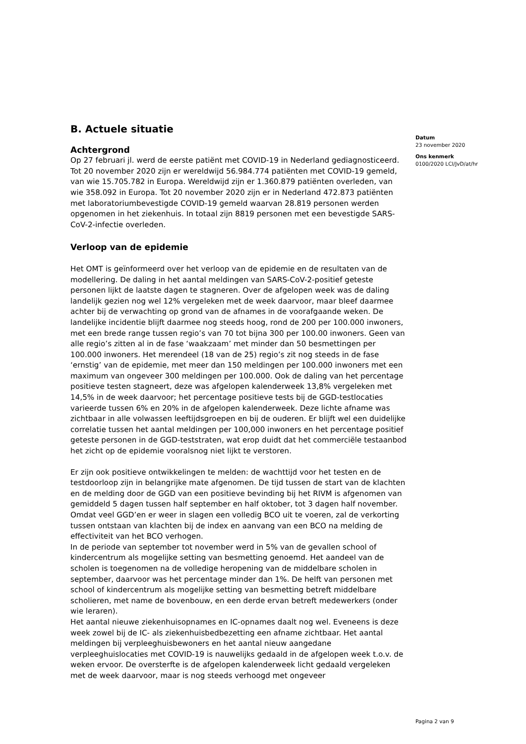B. Actuele situatie
Achtergrond
Op 27 februari jl. werd de eerste patiënt met COVID-19 in Nederland gediagnosticeerd. Tot 20 november 2020 zijn er wereldwijd 56.984.774 patiënten met COVID-19 gemeld, van wie 15.705.782 in Europa. Wereldwijd zijn er 1.360.879 patiënten overleden, van wie 358.092 in Europa. Tot 20 november 2020 zijn er in Nederland 472.873 patiënten met laboratoriumbevestigde COVID-19 gemeld waarvan 28.819 personen werden opgenomen in het ziekenhuis. In totaal zijn 8819 personen met een bevestigde SARS-CoV-2-infectie overleden.
Verloop van de epidemie
Het OMT is geïnformeerd over het verloop van de epidemie en de resultaten van de modellering. De daling in het aantal meldingen van SARS-CoV-2-positief geteste personen lijkt de laatste dagen te stagneren. Over de afgelopen week was de daling landelijk gezien nog wel 12% vergeleken met de week daarvoor, maar bleef daarmee achter bij de verwachting op grond van de afnames in de voorafgaande weken. De landelijke incidentie blijft daarmee nog steeds hoog, rond de 200 per 100.000 inwoners, met een brede range tussen regio’s van 70 tot bijna 300 per 100.00 inwoners. Geen van alle regio’s zitten al in de fase ‘waakzaam’ met minder dan 50 besmettingen per 100.000 inwoners. Het merendeel (18 van de 25) regio’s zit nog steeds in de fase ‘ernstig’ van de epidemie, met meer dan 150 meldingen per 100.000 inwoners met een maximum van ongeveer 300 meldingen per 100.000. Ook de daling van het percentage positieve testen stagneert, deze was afgelopen kalenderweek 13,8% vergeleken met 14,5% in de week daarvoor; het percentage positieve tests bij de GGD-testlocaties varieerde tussen 6% en 20% in de afgelopen kalenderweek. Deze lichte afname was zichtbaar in alle volwassen leeftijdsgroepen en bij de ouderen. Er blijft wel een duidelijke correlatie tussen het aantal meldingen per 100,000 inwoners en het percentage positief geteste personen in de GGD-teststraten, wat erop duidt dat het commerciële testaanbod het zicht op de epidemie vooralsnog niet lijkt te verstoren.
Er zijn ook positieve ontwikkelingen te melden: de wachttijd voor het testen en de testdoorloop zijn in belangrijke mate afgenomen. De tijd tussen de start van de klachten en de melding door de GGD van een positieve bevinding bij het RIVM is afgenomen van gemiddeld 5 dagen tussen half september en half oktober, tot 3 dagen half november. Omdat veel GGD’en er weer in slagen een volledig BCO uit te voeren, zal de verkorting tussen ontstaan van klachten bij de index en aanvang van een BCO na melding de effectiviteit van het BCO verhogen.
In de periode van september tot november werd in 5% van de gevallen school of kindercentrum als mogelijke setting van besmetting genoemd. Het aandeel van de scholen is toegenomen na de volledige heropening van de middelbare scholen in september, daarvoor was het percentage minder dan 1%. De helft van personen met school of kindercentrum als mogelijke setting van besmetting betreft middelbare scholieren, met name de bovenbouw, en een derde ervan betreft medewerkers (onder wie leraren).
Het aantal nieuwe ziekenhuisopnames en IC-opnames daalt nog wel. Eveneens is deze week zowel bij de IC- als ziekenhuisbedbezetting een afname zichtbaar. Het aantal meldingen bij verpleeghuisbewoners en het aantal nieuw aangedane verpleeghuislocaties met COVID-19 is nauwelijks gedaald in de afgelopen week t.o.v. de weken ervoor. De oversterfte is de afgelopen kalenderweek licht gedaald vergeleken met de week daarvoor, maar is nog steeds verhoogd met ongeveer
Datum
23 november 2020
Ons kenmerk
0100/2020 LCI/JvD/at/hr
Pagina 2 van 9